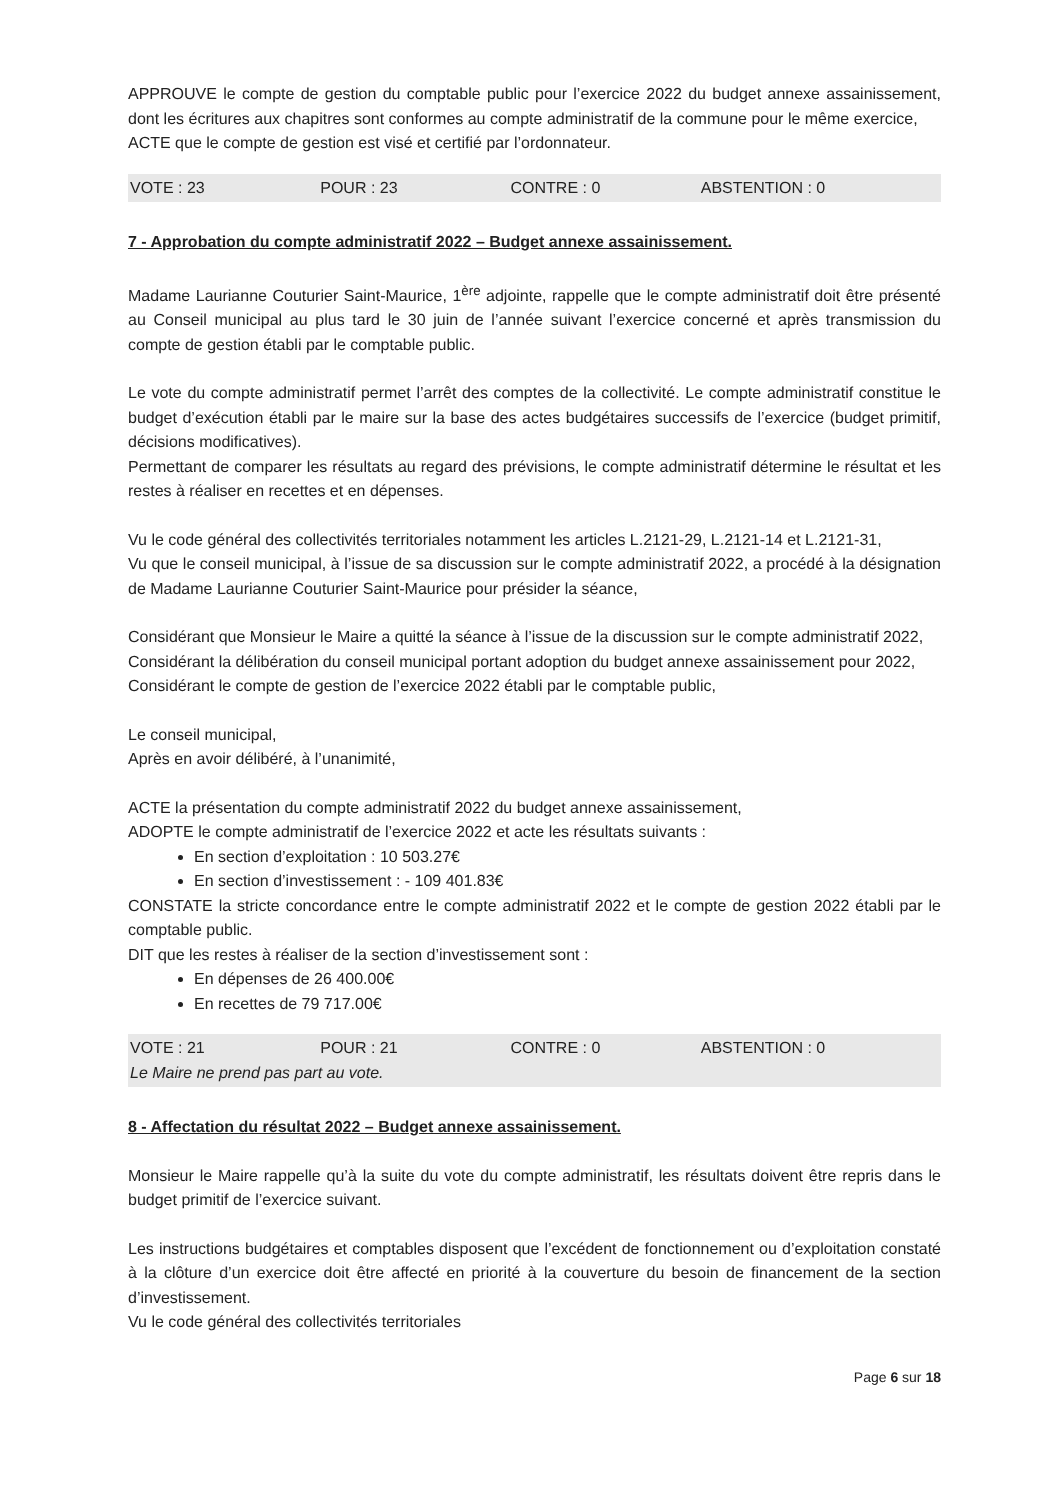APPROUVE le compte de gestion du comptable public pour l’exercice 2022 du budget annexe assainissement, dont les écritures aux chapitres sont conformes au compte administratif de la commune pour le même exercice,
ACTE que le compte de gestion est visé et certifié par l’ordonnateur.
VOTE : 23 POUR : 23 CONTRE : 0 ABSTENTION : 0
7 - Approbation du compte administratif 2022 – Budget annexe assainissement.
Madame Laurianne Couturier Saint-Maurice, 1<sup>ère</sup> adjointe, rappelle que le compte administratif doit être présenté au Conseil municipal au plus tard le 30 juin de l’année suivant l’exercice concerné et après transmission du compte de gestion établi par le comptable public.
Le vote du compte administratif permet l’arrêt des comptes de la collectivité. Le compte administratif constitue le budget d’exécution établi par le maire sur la base des actes budgétaires successifs de l’exercice (budget primitif, décisions modificatives).
Permettant de comparer les résultats au regard des prévisions, le compte administratif détermine le résultat et les restes à réaliser en recettes et en dépenses.
Vu le code général des collectivités territoriales notamment les articles L.2121-29, L.2121-14 et L.2121-31,
Vu que le conseil municipal, à l’issue de sa discussion sur le compte administratif 2022, a procédé à la désignation de Madame Laurianne Couturier Saint-Maurice pour présider la séance,
Considérant que Monsieur le Maire a quitté la séance à l’issue de la discussion sur le compte administratif 2022,
Considérant la délibération du conseil municipal portant adoption du budget annexe assainissement pour 2022,
Considérant le compte de gestion de l’exercice 2022 établi par le comptable public,
Le conseil municipal,
Après en avoir délibéré, à l’unanimité,
ACTE la présentation du compte administratif 2022 du budget annexe assainissement,
ADOPTE le compte administratif de l’exercice 2022 et acte les résultats suivants :
En section d’exploitation : 10 503.27€
En section d’investissement : - 109 401.83€
CONSTATE la stricte concordance entre le compte administratif 2022 et le compte de gestion 2022 établi par le comptable public.
DIT que les restes à réaliser de la section d’investissement sont :
En dépenses de 26 400.00€
En recettes de 79 717.00€
VOTE : 21 POUR : 21 CONTRE : 0 ABSTENTION : 0
Le Maire ne prend pas part au vote.
8 - Affectation du résultat 2022 – Budget annexe assainissement.
Monsieur le Maire rappelle qu’à la suite du vote du compte administratif, les résultats doivent être repris dans le budget primitif de l’exercice suivant.
Les instructions budgétaires et comptables disposent que l’excédent de fonctionnement ou d’exploitation constaté à la clôture d’un exercice doit être affecté en priorité à la couverture du besoin de financement de la section d’investissement.
Vu le code général des collectivités territoriales
Page 6 sur 18